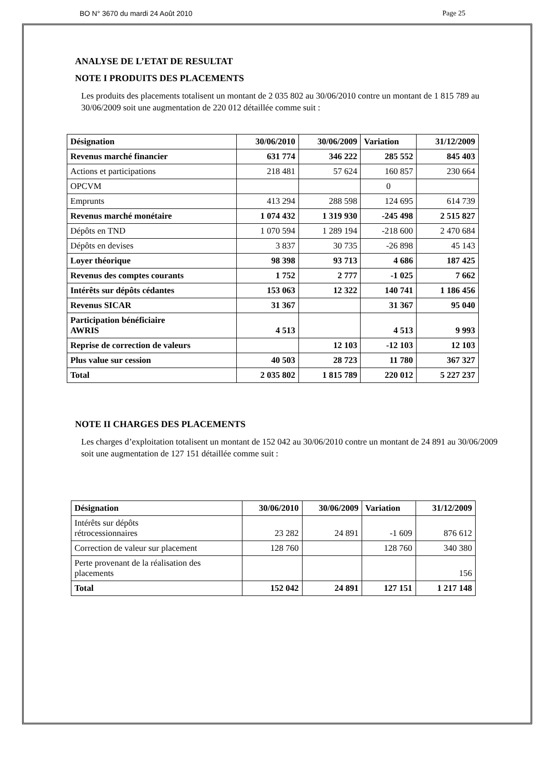BO N° 3670 du mardi 24 Août 2010 Page 25
ANALYSE DE L’ETAT DE RESULTAT
NOTE I PRODUITS DES PLACEMENTS
Les produits des placements totalisent un montant de 2 035 802 au 30/06/2010 contre un montant de 1 815 789 au 30/06/2009 soit une augmentation de 220 012 détaillée comme suit :
| Désignation | 30/06/2010 | 30/06/2009 | Variation | 31/12/2009 |
| --- | --- | --- | --- | --- |
| Revenus marché financier | 631 774 | 346 222 | 285 552 | 845 403 |
| Actions et participations | 218 481 | 57 624 | 160 857 | 230 664 |
| OPCVM | | | 0 | |
| Emprunts | 413 294 | 288 598 | 124 695 | 614 739 |
| Revenus marché monétaire | 1 074 432 | 1 319 930 | -245 498 | 2 515 827 |
| Dépôts en TND | 1 070 594 | 1 289 194 | -218 600 | 2 470 684 |
| Dépôts en devises | 3 837 | 30 735 | -26 898 | 45 143 |
| Loyer théorique | 98 398 | 93 713 | 4 686 | 187 425 |
| Revenus des comptes courants | 1 752 | 2 777 | -1 025 | 7 662 |
| Intérêts sur dépôts cédantes | 153 063 | 12 322 | 140 741 | 1 186 456 |
| Revenus SICAR | 31 367 | | 31 367 | 95 040 |
| Participation bénéficiaire AWRIS | 4 513 | | 4 513 | 9 993 |
| Reprise de correction de valeurs | | 12 103 | -12 103 | 12 103 |
| Plus value sur cession | 40 503 | 28 723 | 11 780 | 367 327 |
| Total | 2 035 802 | 1 815 789 | 220 012 | 5 227 237 |
NOTE II CHARGES DES PLACEMENTS
Les charges d’exploitation totalisent un montant de 152 042 au 30/06/2010 contre un montant de 24 891 au 30/06/2009 soit une augmentation de 127 151 détaillée comme suit :
| Désignation | 30/06/2010 | 30/06/2009 | Variation | 31/12/2009 |
| --- | --- | --- | --- | --- |
| Intérêts sur dépôts rétrocessionnaires | 23 282 | 24 891 | -1 609 | 876 612 |
| Correction de valeur sur placement | 128 760 | | 128 760 | 340 380 |
| Perte provenant de la réalisation des placements | | | | 156 |
| Total | 152 042 | 24 891 | 127 151 | 1 217 148 |